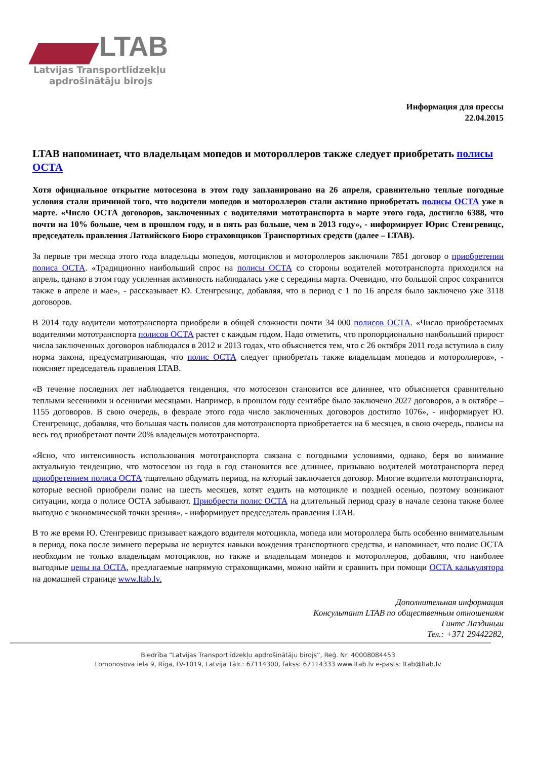LTAB
Latvijas Transportlīdzekļu
apdrošinātāju birojs
Информация для прессы
22.04.2015
LTAB напоминает, что владельцам мопедов и мотороллеров также следует приобретать полисы ОСТА
Хотя официальное открытие мотосезона в этом году запланировано на 26 апреля, сравнительно теплые погодные условия стали причиной того, что водители мопедов и мотороллеров стали активно приобретать полисы ОСТА уже в марте. «Число ОСТА договоров, заключенных с водителями мототранспорта в марте этого года, достигло 6388, что почти на 10% больше, чем в прошлом году, и в пять раз больше, чем в 2013 году», - информирует Юрис Стенгревицс, председатель правления Латвийского Бюро страховщиков Транспортных средств (далее – LTAB).
За первые три месяца этого года владельцы мопедов, мотоциклов и мотороллеров заключили 7851 договор о приобретении полиса ОСТА. «Традиционно наибольший спрос на полисы ОСТА со стороны водителей мототранспорта приходился на апрель, однако в этом году усиленная активность наблюдалась уже с середины марта. Очевидно, что большой спрос сохранится также в апреле и мае», - рассказывает Ю. Стенгревицс, добавляя, что в период с 1 по 16 апреля было заключено уже 3118 договоров.
В 2014 году водители мототранспорта приобрели в общей сложности почти 34 000 полисов ОСТА. «Число приобретаемых водителями мототранспорта полисов ОСТА растет с каждым годом. Надо отметить, что пропорционально наибольший прирост числа заключенных договоров наблюдался в 2012 и 2013 годах, что объясняется тем, что с 26 октября 2011 года вступила в силу норма закона, предусматривающая, что полис ОСТА следует приобретать также владельцам мопедов и мотороллеров», - поясняет председатель правления LTAB.
«В течение последних лет наблюдается тенденция, что мотосезон становится все длиннее, что объясняется сравнительно теплыми весенними и осенними месяцами. Например, в прошлом году сентябре было заключено 2027 договоров, а в октябре – 1155 договоров. В свою очередь, в феврале этого года число заключенных договоров достигло 1076», - информирует Ю. Стенгревицс, добавляя, что большая часть полисов для мототранспорта приобретается на 6 месяцев, в свою очередь, полисы на весь год приобретают почти 20% владельцев мототранспорта.
«Ясно, что интенсивность использования мототранспорта связана с погодными условиями, однако, беря во внимание актуальную тенденцию, что мотосезон из года в год становится все длиннее, призываю водителей мототранспорта перед приобретением полиса ОСТА тщательно обдумать период, на который заключается договор. Многие водители мототранспорта, которые весной приобрели полис на шесть месяцев, хотят ездить на мотоцикле и поздней осенью, поэтому возникают ситуации, когда о полисе ОСТА забывают. Приобрести полис ОСТА на длительный период сразу в начале сезона также более выгодно с экономической точки зрения», - информирует председатель правления LTAB.
В то же время Ю. Стенгревицс призывает каждого водителя мотоцикла, мопеда или мотороллера быть особенно внимательным в период, пока после зимнего перерыва не вернутся навыки вождения транспортного средства, и напоминает, что полис ОСТА необходим не только владельцам мотоциклов, но также и владельцам мопедов и мотороллеров, добавляя, что наиболее выгодные цены на ОСТА, предлагаемые напрямую страховщиками, можно найти и сравнить при помощи ОСТА калькулятора на домашней странице www.ltab.lv.
Дополнительная информация
Консультант LTAB по общественным отношениям
Гинтс Лаздиньш
Тел.: +371 29442282,
Biedrība “Latvijas Transportlīdzekļu apdrošinātāju birojs”, Reģ. Nr. 40008084453
Lomonosova iela 9, Rīga, LV-1019, Latvija Tālr.: 67114300, fakss: 67114333 www.ltab.lv e-pasts: ltab@ltab.lv